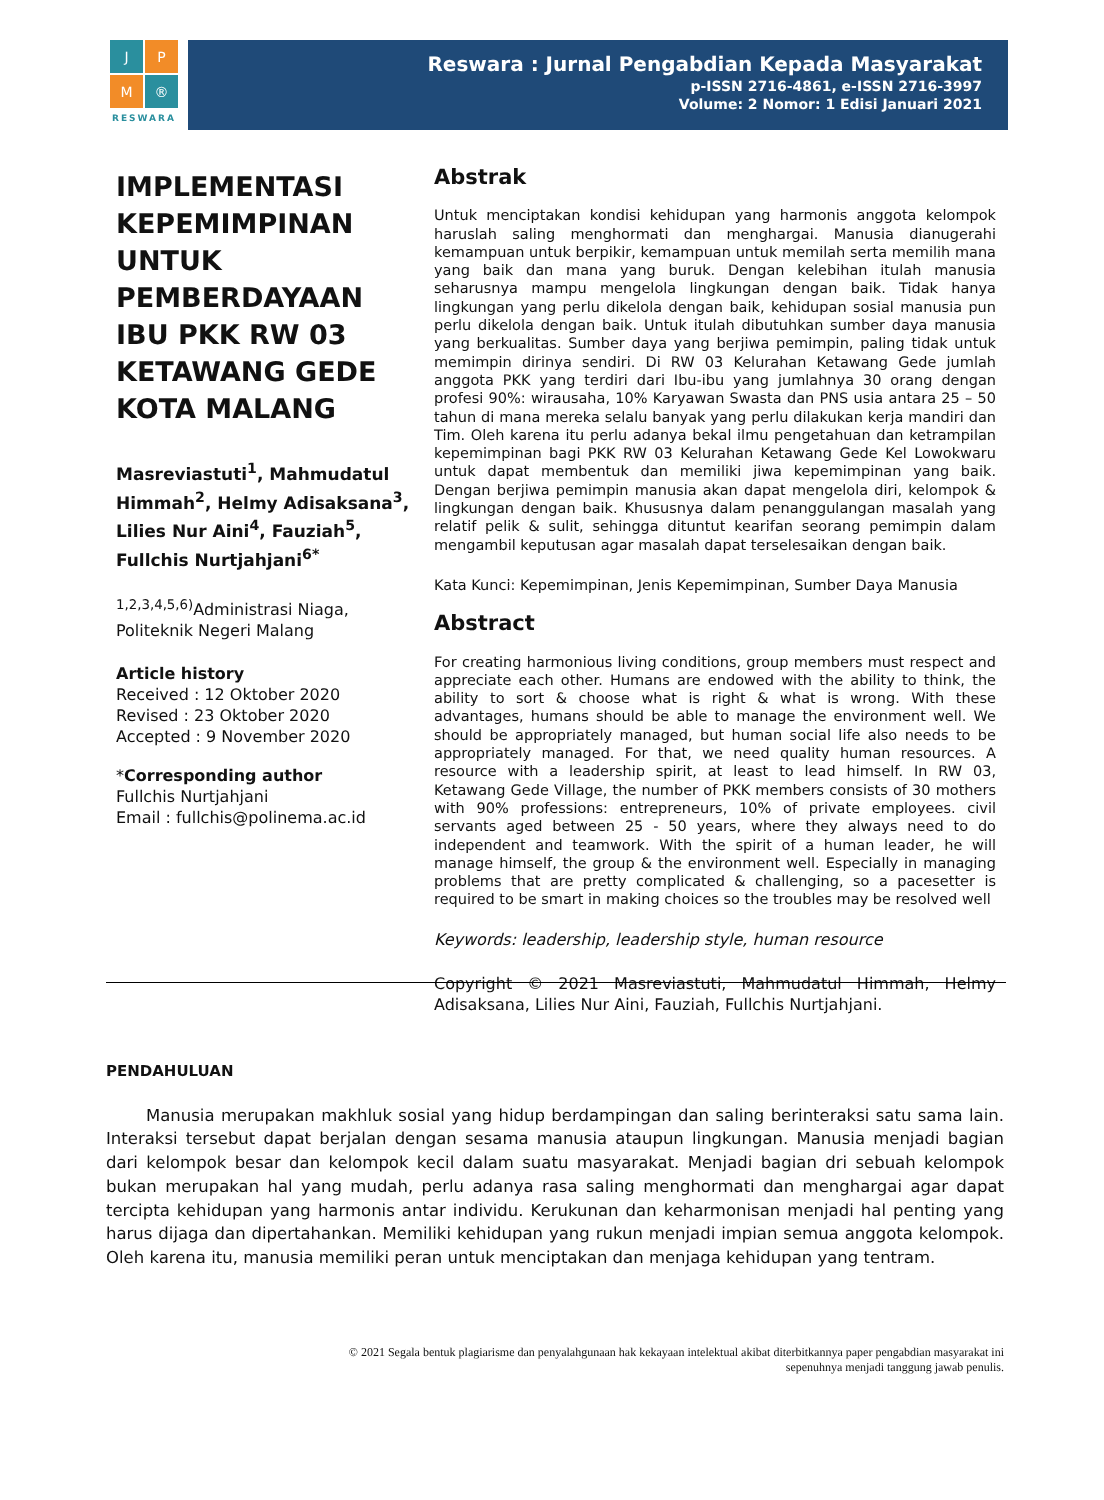J
P
M
®
RESWARA
Reswara : Jurnal Pengabdian Kepada Masyarakat
p-ISSN 2716-4861, e-ISSN 2716-3997
Volume: 2 Nomor: 1 Edisi Januari 2021
IMPLEMENTASI KEPEMIMPINAN UNTUK PEMBERDAYAAN IBU PKK RW 03 KETAWANG GEDE KOTA MALANG
Masreviastuti<sup>1</sup>, Mahmudatul Himmah<sup>2</sup>, Helmy Adisaksana<sup>3</sup>, Lilies Nur Aini<sup>4</sup>, Fauziah<sup>5</sup>, Fullchis Nurtjahjani<sup>6*</sup>
<sup>1,2,3,4,5,6)</sup>Administrasi Niaga, Politeknik Negeri Malang
Article history
Received : 12 Oktober 2020
Revised : 23 Oktober 2020
Accepted : 9 November 2020
*Corresponding author
Fullchis Nurtjahjani
Email : fullchis@polinema.ac.id
Abstrak
Untuk menciptakan kondisi kehidupan yang harmonis anggota kelompok haruslah saling menghormati dan menghargai. Manusia dianugerahi kemampuan untuk berpikir, kemampuan untuk memilah serta memilih mana yang baik dan mana yang buruk. Dengan kelebihan itulah manusia seharusnya mampu mengelola lingkungan dengan baik. Tidak hanya lingkungan yang perlu dikelola dengan baik, kehidupan sosial manusia pun perlu dikelola dengan baik. Untuk itulah dibutuhkan sumber daya manusia yang berkualitas. Sumber daya yang berjiwa pemimpin, paling tidak untuk memimpin dirinya sendiri. Di RW 03 Kelurahan Ketawang Gede jumlah anggota PKK yang terdiri dari Ibu-ibu yang jumlahnya 30 orang dengan profesi 90%: wirausaha, 10% Karyawan Swasta dan PNS usia antara 25 – 50 tahun di mana mereka selalu banyak yang perlu dilakukan kerja mandiri dan Tim. Oleh karena itu perlu adanya bekal ilmu pengetahuan dan ketrampilan kepemimpinan bagi PKK RW 03 Kelurahan Ketawang Gede Kel Lowokwaru untuk dapat membentuk dan memiliki jiwa kepemimpinan yang baik. Dengan berjiwa pemimpin manusia akan dapat mengelola diri, kelompok & lingkungan dengan baik. Khususnya dalam penanggulangan masalah yang relatif pelik & sulit, sehingga dituntut kearifan seorang pemimpin dalam mengambil keputusan agar masalah dapat terselesaikan dengan baik.
Kata Kunci: Kepemimpinan, Jenis Kepemimpinan, Sumber Daya Manusia
Abstract
For creating harmonious living conditions, group members must respect and appreciate each other. Humans are endowed with the ability to think, the ability to sort & choose what is right & what is wrong. With these advantages, humans should be able to manage the environment well. We should be appropriately managed, but human social life also needs to be appropriately managed. For that, we need quality human resources. A resource with a leadership spirit, at least to lead himself. In RW 03, Ketawang Gede Village, the number of PKK members consists of 30 mothers with 90% professions: entrepreneurs, 10% of private employees. civil servants aged between 25 - 50 years, where they always need to do independent and teamwork. With the spirit of a human leader, he will manage himself, the group & the environment well. Especially in managing problems that are pretty complicated & challenging, so a pacesetter is required to be smart in making choices so the troubles may be resolved well
Keywords: leadership, leadership style, human resource
Copyright © 2021 Masreviastuti, Mahmudatul Himmah, Helmy Adisaksana, Lilies Nur Aini, Fauziah, Fullchis Nurtjahjani.
PENDAHULUAN
Manusia merupakan makhluk sosial yang hidup berdampingan dan saling berinteraksi satu sama lain. Interaksi tersebut dapat berjalan dengan sesama manusia ataupun lingkungan. Manusia menjadi bagian dari kelompok besar dan kelompok kecil dalam suatu masyarakat. Menjadi bagian dri sebuah kelompok bukan merupakan hal yang mudah, perlu adanya rasa saling menghormati dan menghargai agar dapat tercipta kehidupan yang harmonis antar individu. Kerukunan dan keharmonisan menjadi hal penting yang harus dijaga dan dipertahankan. Memiliki kehidupan yang rukun menjadi impian semua anggota kelompok. Oleh karena itu, manusia memiliki peran untuk menciptakan dan menjaga kehidupan yang tentram.
© 2021 Segala bentuk plagiarisme dan penyalahgunaan hak kekayaan intelektual akibat diterbitkannya paper pengabdian masyarakat ini sepenuhnya menjadi tanggung jawab penulis.